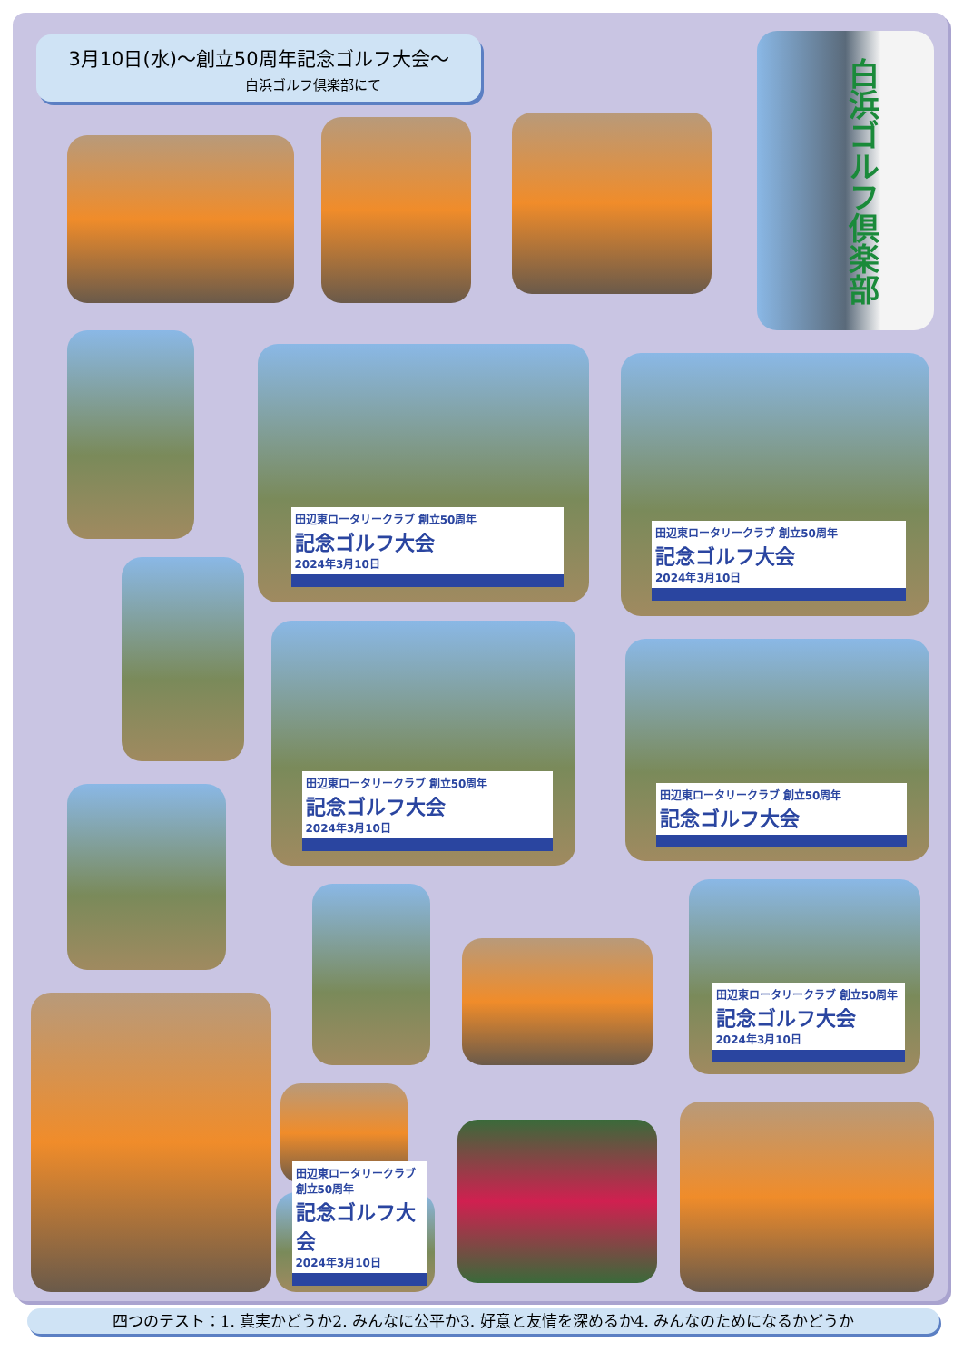3月10日(水)～創立50周年記念ゴルフ大会～
白浜ゴルフ倶楽部にて
白浜ゴルフ倶楽部
田辺東ロータリークラブ 創立50周年
記念ゴルフ大会
2024年3月10日
田辺東ロータリークラブ 創立50周年
記念ゴルフ大会
2024年3月10日
田辺東ロータリークラブ 創立50周年
記念ゴルフ大会
2024年3月10日
田辺東ロータリークラブ 創立50周年
記念ゴルフ大会
田辺東ロータリークラブ 創立50周年
記念ゴルフ大会
2024年3月10日
田辺東ロータリークラブ 創立50周年
記念ゴルフ大会
2024年3月10日
四つのテスト：1. 真実かどうか2. みんなに公平か3. 好意と友情を深めるか4. みんなのためになるかどうか